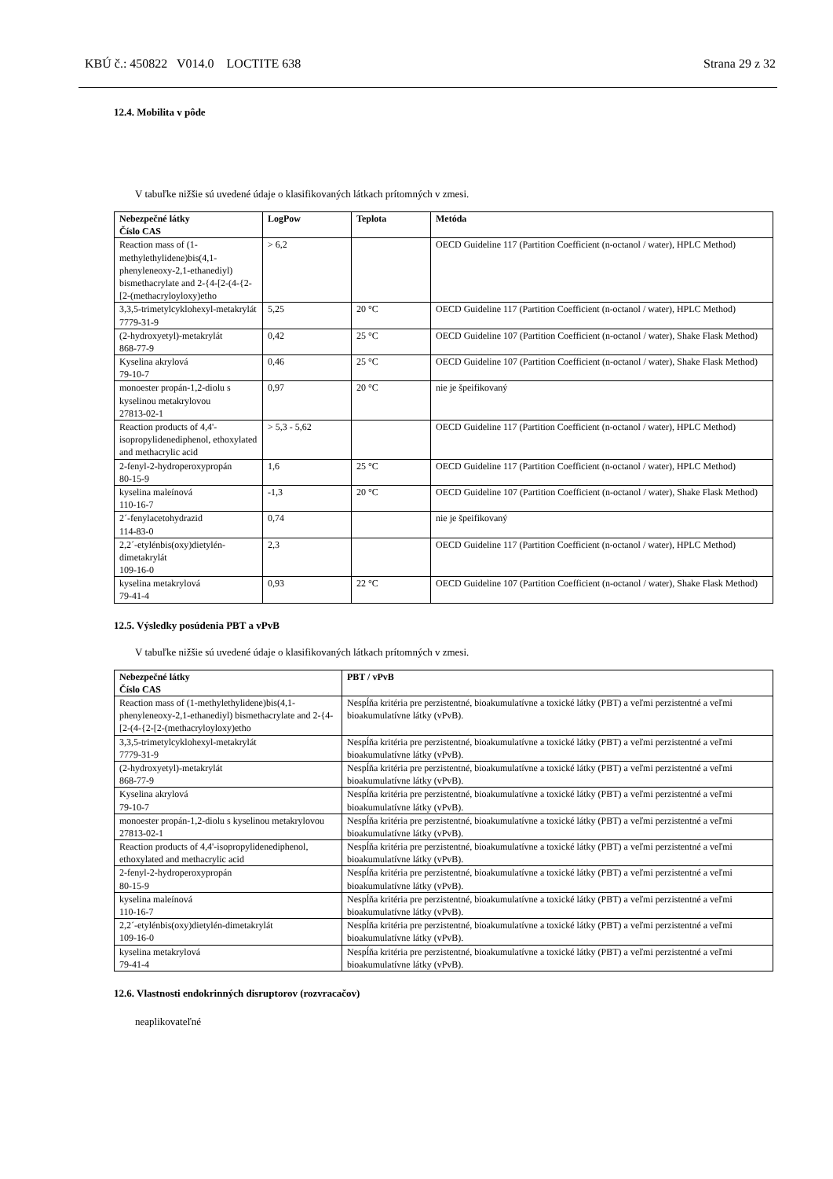KBÚ č.: 450822 V014.0 LOCTITE 638 Strana 29 z 32
12.4. Mobilita v pôde
V tabuľke nižšie sú uvedené údaje o klasifikovaných látkach prítomných v zmesi.
| Nebezpečné látky Číslo CAS | LogPow | Teplota | Metóda |
| --- | --- | --- | --- |
| Reaction mass of (1-methylethylidene)bis(4,1-phenyleneoxy-2,1-ethanediyl) bismethacrylate and 2-{4-[2-(4-{2-[2-(methacryloyloxy)etho | > 6,2 | | OECD Guideline 117 (Partition Coefficient (n-octanol / water), HPLC Method) |
| 3,3,5-trimetylcyklohexyl-metakrylát 7779-31-9 | 5,25 | 20 °C | OECD Guideline 117 (Partition Coefficient (n-octanol / water), HPLC Method) |
| (2-hydroxyetyl)-metakrylát 868-77-9 | 0,42 | 25 °C | OECD Guideline 107 (Partition Coefficient (n-octanol / water), Shake Flask Method) |
| Kyselina akrylová 79-10-7 | 0,46 | 25 °C | OECD Guideline 107 (Partition Coefficient (n-octanol / water), Shake Flask Method) |
| monoester propán-1,2-diolu s kyselinou metakrylovou 27813-02-1 | 0,97 | 20 °C | nie je špeifikovaný |
| Reaction products of 4,4'-isopropylidenediphenol, ethoxylated and methacrylic acid | > 5,3 - 5,62 | | OECD Guideline 117 (Partition Coefficient (n-octanol / water), HPLC Method) |
| 2-fenyl-2-hydroperoxypropán 80-15-9 | 1,6 | 25 °C | OECD Guideline 117 (Partition Coefficient (n-octanol / water), HPLC Method) |
| kyselina maleínová 110-16-7 | -1,3 | 20 °C | OECD Guideline 107 (Partition Coefficient (n-octanol / water), Shake Flask Method) |
| 2´-fenylacetohydrazid 114-83-0 | 0,74 | | nie je špeifikovaný |
| 2,2´-etylénbis(oxy)dietylén-dimetakrylát 109-16-0 | 2,3 | | OECD Guideline 117 (Partition Coefficient (n-octanol / water), HPLC Method) |
| kyselina metakrylová 79-41-4 | 0,93 | 22 °C | OECD Guideline 107 (Partition Coefficient (n-octanol / water), Shake Flask Method) |
12.5. Výsledky posúdenia PBT a vPvB
V tabuľke nižšie sú uvedené údaje o klasifikovaných látkach prítomných v zmesi.
| Nebezpečné látky Číslo CAS | PBT / vPvB |
| --- | --- |
| Reaction mass of (1-methylethylidene)bis(4,1-phenyleneoxy-2,1-ethanediyl) bismethacrylate and 2-{4-[2-(4-{2-[2-(methacryloyloxy)etho | Nespĺňa kritéria pre perzistentné, bioakumulatívne a toxické látky (PBT) a veľmi perzistentné a veľmi bioakumulatívne látky (vPvB). |
| 3,3,5-trimetylcyklohexyl-metakrylát 7779-31-9 | Nespĺňa kritéria pre perzistentné, bioakumulatívne a toxické látky (PBT) a veľmi perzistentné a veľmi bioakumulatívne látky (vPvB). |
| (2-hydroxyetyl)-metakrylát 868-77-9 | Nespĺňa kritéria pre perzistentné, bioakumulatívne a toxické látky (PBT) a veľmi perzistentné a veľmi bioakumulatívne látky (vPvB). |
| Kyselina akrylová 79-10-7 | Nespĺňa kritéria pre perzistentné, bioakumulatívne a toxické látky (PBT) a veľmi perzistentné a veľmi bioakumulatívne látky (vPvB). |
| monoester propán-1,2-diolu s kyselinou metakrylovou 27813-02-1 | Nespĺňa kritéria pre perzistentné, bioakumulatívne a toxické látky (PBT) a veľmi perzistentné a veľmi bioakumulatívne látky (vPvB). |
| Reaction products of 4,4'-isopropylidenediphenol, ethoxylated and methacrylic acid | Nespĺňa kritéria pre perzistentné, bioakumulatívne a toxické látky (PBT) a veľmi perzistentné a veľmi bioakumulatívne látky (vPvB). |
| 2-fenyl-2-hydroperoxypropán 80-15-9 | Nespĺňa kritéria pre perzistentné, bioakumulatívne a toxické látky (PBT) a veľmi perzistentné a veľmi bioakumulatívne látky (vPvB). |
| kyselina maleínová 110-16-7 | Nespĺňa kritéria pre perzistentné, bioakumulatívne a toxické látky (PBT) a veľmi perzistentné a veľmi bioakumulatívne látky (vPvB). |
| 2,2´-etylénbis(oxy)dietylén-dimetakrylát 109-16-0 | Nespĺňa kritéria pre perzistentné, bioakumulatívne a toxické látky (PBT) a veľmi perzistentné a veľmi bioakumulatívne látky (vPvB). |
| kyselina metakrylová 79-41-4 | Nespĺňa kritéria pre perzistentné, bioakumulatívne a toxické látky (PBT) a veľmi perzistentné a veľmi bioakumulatívne látky (vPvB). |
12.6. Vlastnosti endokrinných disruptorov (rozvracačov)
neaplikovateľné